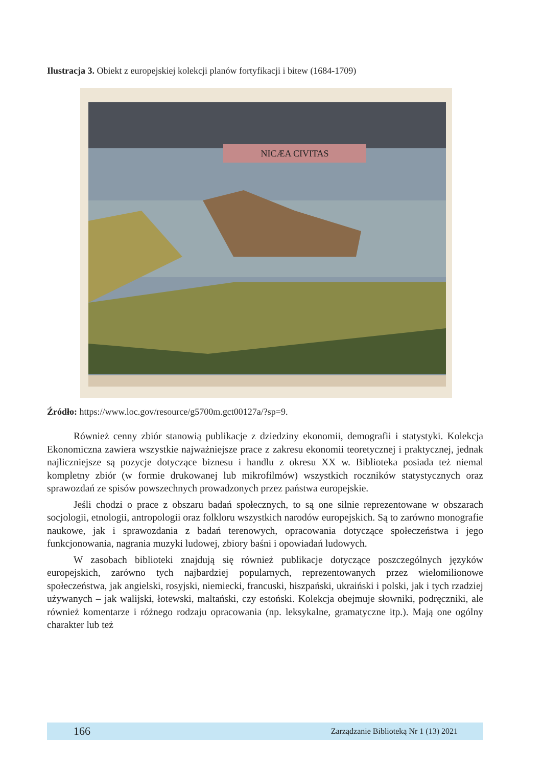Ilustracja 3. Obiekt z europejskiej kolekcji planów fortyfikacji i bitew (1684-1709)
NICÆA CIVITAS
Źródło: https://www.loc.gov/resource/g5700m.gct00127a/?sp=9.
Również cenny zbiór stanowią publikacje z dziedziny ekonomii, demografii i statystyki. Kolekcja Ekonomiczna zawiera wszystkie najważniejsze prace z zakresu ekonomii teoretycznej i praktycznej, jednak najliczniejsze są pozycje dotyczące biznesu i handlu z okresu XX w. Biblioteka posiada też niemal kompletny zbiór (w formie drukowanej lub mikrofilmów) wszystkich roczników statystycznych oraz sprawozdań ze spisów powszechnych prowadzonych przez państwa europejskie.
Jeśli chodzi o prace z obszaru badań społecznych, to są one silnie reprezentowane w obszarach socjologii, etnologii, antropologii oraz folkloru wszystkich narodów europejskich. Są to zarówno monografie naukowe, jak i sprawozdania z badań terenowych, opracowania dotyczące społeczeństwa i jego funkcjonowania, nagrania muzyki ludowej, zbiory baśni i opowiadań ludowych.
W zasobach biblioteki znajdują się również publikacje dotyczące poszczególnych języków europejskich, zarówno tych najbardziej popularnych, reprezentowanych przez wielomilionowe społeczeństwa, jak angielski, rosyjski, niemiecki, francuski, hiszpański, ukraiński i polski, jak i tych rzadziej używanych – jak walijski, łotewski, maltański, czy estoński. Kolekcja obejmuje słowniki, podręczniki, ale również komentarze i różnego rodzaju opracowania (np. leksykalne, gramatyczne itp.). Mają one ogólny charakter lub też
166 Zarządzanie Biblioteką Nr 1 (13) 2021